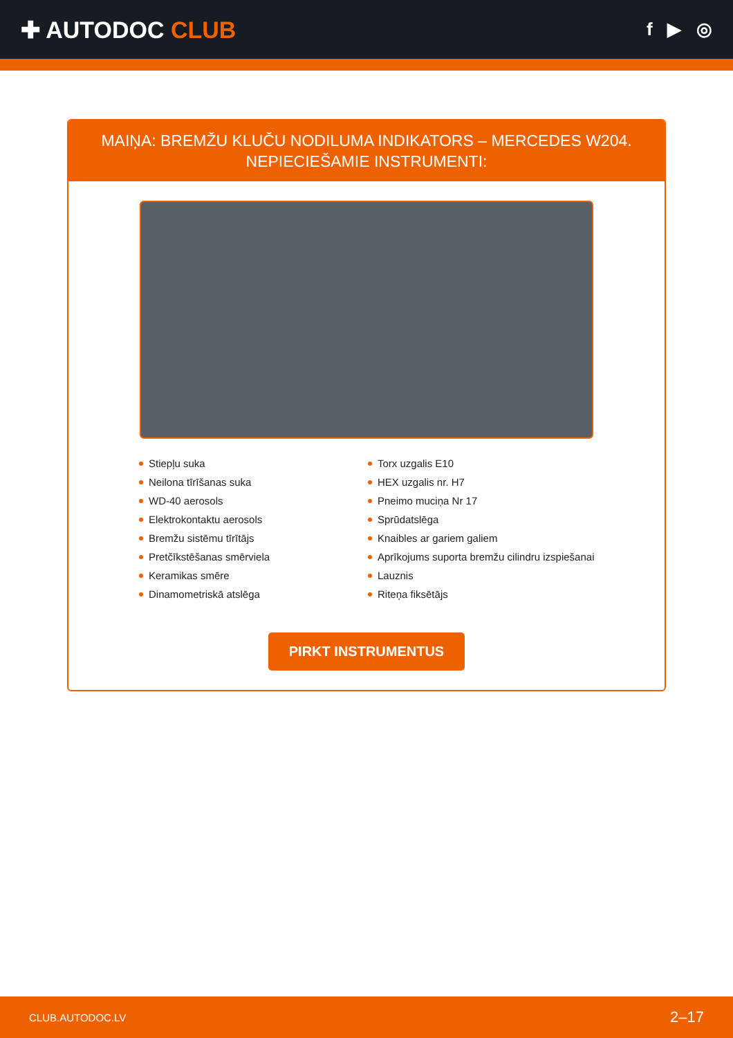✚ AUTODOC CLUB
f ▶ ◎
MAIŅA: BREMŽU KLUČU NODILUMA INDIKATORS – MERCEDES W204. NEPIECIEŠAMIE INSTRUMENTI:
Stiepļu suka
Neilona tīrīšanas suka
WD-40 aerosols
Elektrokontaktu aerosols
Bremžu sistēmu tīrītājs
Pretčīkstēšanas smērviela
Keramikas smēre
Dinamometriskā atslēga
Torx uzgalis E10
HEX uzgalis nr. H7
Pneimo muciņa Nr 17
Sprūdatslēga
Knaibles ar gariem galiem
Aprīkojums suporta bremžu cilindru izspiešanai
Lauznis
Riteņa fiksētājs
PIRKT INSTRUMENTUS
CLUB.AUTODOC.LV 2–17